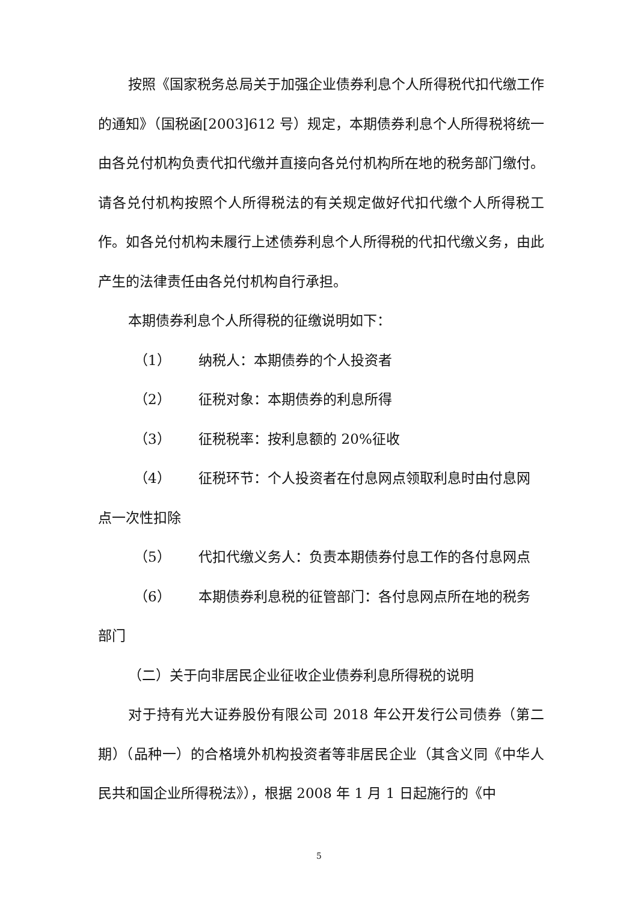按照《国家税务总局关于加强企业债券利息个人所得税代扣代缴工作的通知》（国税函[2003]612 号）规定，本期债券利息个人所得税将统一由各兑付机构负责代扣代缴并直接向各兑付机构所在地的税务部门缴付。请各兑付机构按照个人所得税法的有关规定做好代扣代缴个人所得税工作。如各兑付机构未履行上述债券利息个人所得税的代扣代缴义务，由此产生的法律责任由各兑付机构自行承担。
本期债券利息个人所得税的征缴说明如下：
（1） 纳税人：本期债券的个人投资者
（2） 征税对象：本期债券的利息所得
（3） 征税税率：按利息额的 20%征收
（4） 征税环节：个人投资者在付息网点领取利息时由付息网
点一次性扣除
（5） 代扣代缴义务人：负责本期债券付息工作的各付息网点
（6） 本期债券利息税的征管部门：各付息网点所在地的税务
部门
（二）关于向非居民企业征收企业债券利息所得税的说明
对于持有光大证券股份有限公司 2018 年公开发行公司债券（第二期）（品种一）的合格境外机构投资者等非居民企业（其含义同《中华人民共和国企业所得税法》），根据 2008 年 1 月 1 日起施行的《中
5